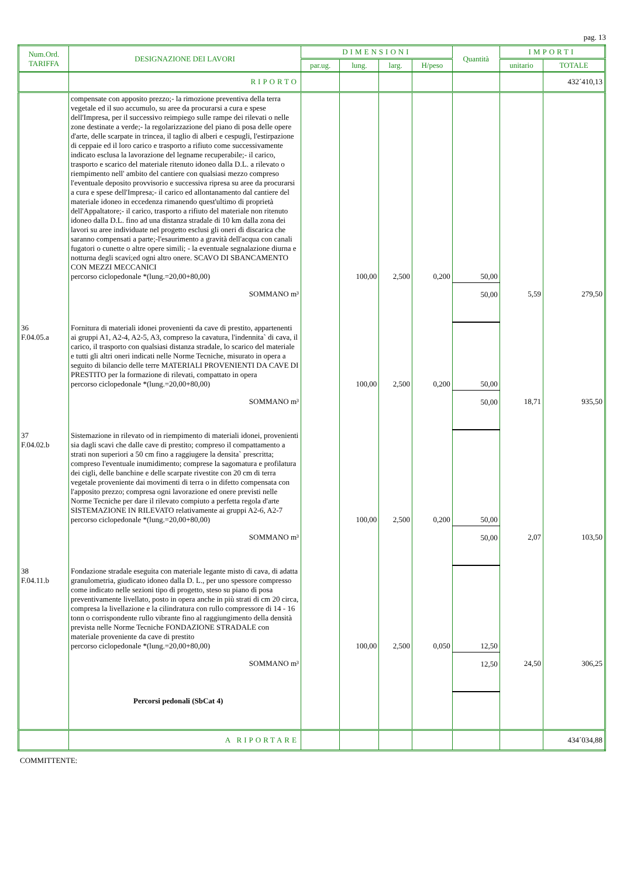pag. 13
| Num.Ord. TARIFFA | DESIGNAZIONE DEI LAVORI | DIMENSIONI | | | | Quantità | IMPORTI | |
| --- | --- | --- | --- | --- | --- | --- | --- | --- |
| | | par.ug. | lung. | larg. | H/peso | | unitario | TOTALE |
| | RIPORTO | | | | | | | 432´410,13 |
| | compensate con apposito prezzo;- la rimozione preventiva della terra vegetale ed il suo accumulo, su aree da procurarsi a cura e spese dell'Impresa, per il successivo reimpiego sulle rampe dei rilevati o nelle zone destinate a verde;- la regolarizzazione del piano di posa delle opere d'arte, delle scarpate in trincea, il taglio di alberi e cespugli, l'estirpazione di ceppaie ed il loro carico e trasporto a rifiuto come successivamente indicato esclusa la lavorazione del legname recuperabile;- il carico, trasporto e scarico del materiale ritenuto idoneo dalla D.L. a rilevato o riempimento nell' ambito del cantiere con qualsiasi mezzo compreso l'eventuale deposito provvisorio e successiva ripresa su aree da procurarsi a cura e spese dell'Impresa;- il carico ed allontanamento dal cantiere del materiale idoneo in eccedenza rimanendo quest'ultimo di proprietà dell'Appaltatore;- il carico, trasporto a rifiuto del materiale non ritenuto idoneo dalla D.L. fino ad una distanza stradale di 10 km dalla zona dei lavori su aree individuate nel progetto esclusi gli oneri di discarica che saranno compensati a parte;-l'esaurimento a gravità dell'acqua con canali fugatori o cunette o altre opere simili; - la eventuale segnalazione diurna e notturna degli scavi;ed ogni altro onere. SCAVO DI SBANCAMENTO CON MEZZI MECCANICI percorso ciclopedonale *(lung.=20,00+80,00) | | 100,00 | 2,500 | 0,200 | 50,00 | | |
| | SOMMANO m³ | | | | | 50,00 | 5,59 | 279,50 |
| 36 F.04.05.a | Fornitura di materiali idonei provenienti da cave di prestito, appartenenti ai gruppi A1, A2-4, A2-5, A3, compreso la cavatura, l'indennita` di cava, il carico, il trasporto con qualsiasi distanza stradale, lo scarico del materiale e tutti gli altri oneri indicati nelle Norme Tecniche, misurato in opera a seguito di bilancio delle terre MATERIALI PROVENIENTI DA CAVE DI PRESTITO per la formazione di rilevati, compattato in opera percorso ciclopedonale *(lung.=20,00+80,00) | | 100,00 | 2,500 | 0,200 | 50,00 | | |
| | SOMMANO m³ | | | | | 50,00 | 18,71 | 935,50 |
| 37 F.04.02.b | Sistemazione in rilevato od in riempimento di materiali idonei, provenienti sia dagli scavi che dalle cave di prestito; compreso il compattamento a strati non superiori a 50 cm fino a raggiugere la densita` prescritta; compreso l'eventuale inumidimento; comprese la sagomatura e profilatura dei cigli, delle banchine e delle scarpate rivestite con 20 cm di terra vegetale proveniente dai movimenti di terra o in difetto compensata con l'apposito prezzo; compresa ogni lavorazione ed onere previsti nelle Norme Tecniche per dare il rilevato compiuto a perfetta regola d'arte SISTEMAZIONE IN RILEVATO relativamente ai gruppi A2-6, A2-7 percorso ciclopedonale *(lung.=20,00+80,00) | | 100,00 | 2,500 | 0,200 | 50,00 | | |
| | SOMMANO m³ | | | | | 50,00 | 2,07 | 103,50 |
| 38 F.04.11.b | Fondazione stradale eseguita con materiale legante misto di cava, di adatta granulometria, giudicato idoneo dalla D. L., per uno spessore compresso come indicato nelle sezioni tipo di progetto, steso su piano di posa preventivamente livellato, posto in opera anche in più strati di cm 20 circa, compresa la livellazione e la cilindratura con rullo compressore di 14 - 16 tonn o corrispondente rullo vibrante fino al raggiungimento della densità prevista nelle Norme Tecniche FONDAZIONE STRADALE con materiale proveniente da cave di prestito percorso ciclopedonale *(lung.=20,00+80,00) | | 100,00 | 2,500 | 0,050 | 12,50 | | |
| | SOMMANO m³ | | | | | 12,50 | 24,50 | 306,25 |
| | Percorsi pedonali (SbCat 4) | | | | | | | |
| | A RIPORTARE | | | | | | | 434´034,88 |
COMMITTENTE: